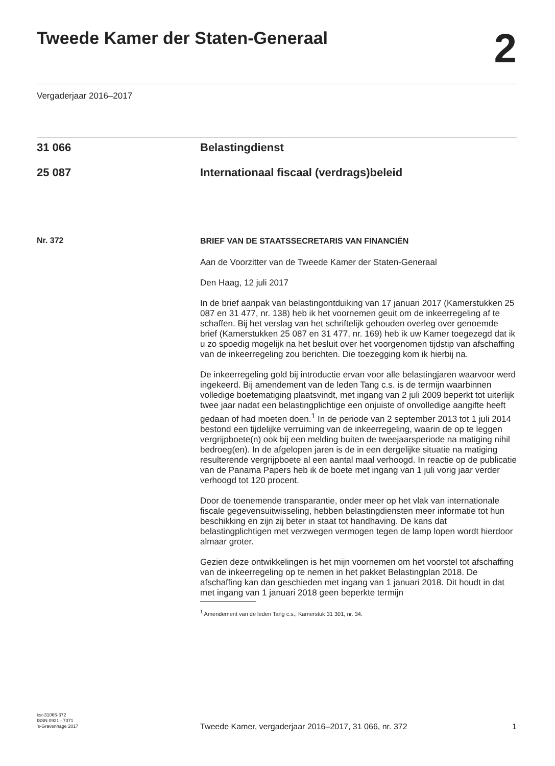Tweede Kamer der Staten-Generaal
2
Vergaderjaar 2016–2017
31 066 Belastingdienst
25 087 Internationaal fiscaal (verdrags)beleid
Nr. 372
BRIEF VAN DE STAATSSECRETARIS VAN FINANCIËN
Aan de Voorzitter van de Tweede Kamer der Staten-Generaal
Den Haag, 12 juli 2017
In de brief aanpak van belastingontduiking van 17 januari 2017 (Kamerstukken 25 087 en 31 477, nr. 138) heb ik het voornemen geuit om de inkeerregeling af te schaffen. Bij het verslag van het schriftelijk gehouden overleg over genoemde brief (Kamerstukken 25 087 en 31 477, nr. 169) heb ik uw Kamer toegezegd dat ik u zo spoedig mogelijk na het besluit over het voorgenomen tijdstip van afschaffing van de inkeerregeling zou berichten. Die toezegging kom ik hierbij na.
De inkeerregeling gold bij introductie ervan voor alle belastingjaren waarvoor werd ingekeerd. Bij amendement van de leden Tang c.s. is de termijn waarbinnen volledige boetematiging plaatsvindt, met ingang van 2 juli 2009 beperkt tot uiterlijk twee jaar nadat een belastingplichtige een onjuiste of onvolledige aangifte heeft gedaan of had moeten doen.<sup>1</sup> In de periode van 2 september 2013 tot 1 juli 2014 bestond een tijdelijke verruiming van de inkeerregeling, waarin de op te leggen vergrijpboete(n) ook bij een melding buiten de tweejaarsperiode na matiging nihil bedroeg(en). In de afgelopen jaren is de in een dergelijke situatie na matiging resulterende vergrijpboete al een aantal maal verhoogd. In reactie op de publicatie van de Panama Papers heb ik de boete met ingang van 1 juli vorig jaar verder verhoogd tot 120 procent.
Door de toenemende transparantie, onder meer op het vlak van internationale fiscale gegevensuitwisseling, hebben belastingdiensten meer informatie tot hun beschikking en zijn zij beter in staat tot handhaving. De kans dat belastingplichtigen met verzwegen vermogen tegen de lamp lopen wordt hierdoor almaar groter.
Gezien deze ontwikkelingen is het mijn voornemen om het voorstel tot afschaffing van de inkeerregeling op te nemen in het pakket Belastingplan 2018. De afschaffing kan dan geschieden met ingang van 1 januari 2018. Dit houdt in dat met ingang van 1 januari 2018 geen beperkte termijn
<sup>1</sup> Amendement van de leden Tang c.s., Kamerstuk 31 301, nr. 34.
kst-31066-372
ISSN 0921 - 7371
's-Gravenhage 2017
Tweede Kamer, vergaderjaar 2016–2017, 31 066, nr. 372 1